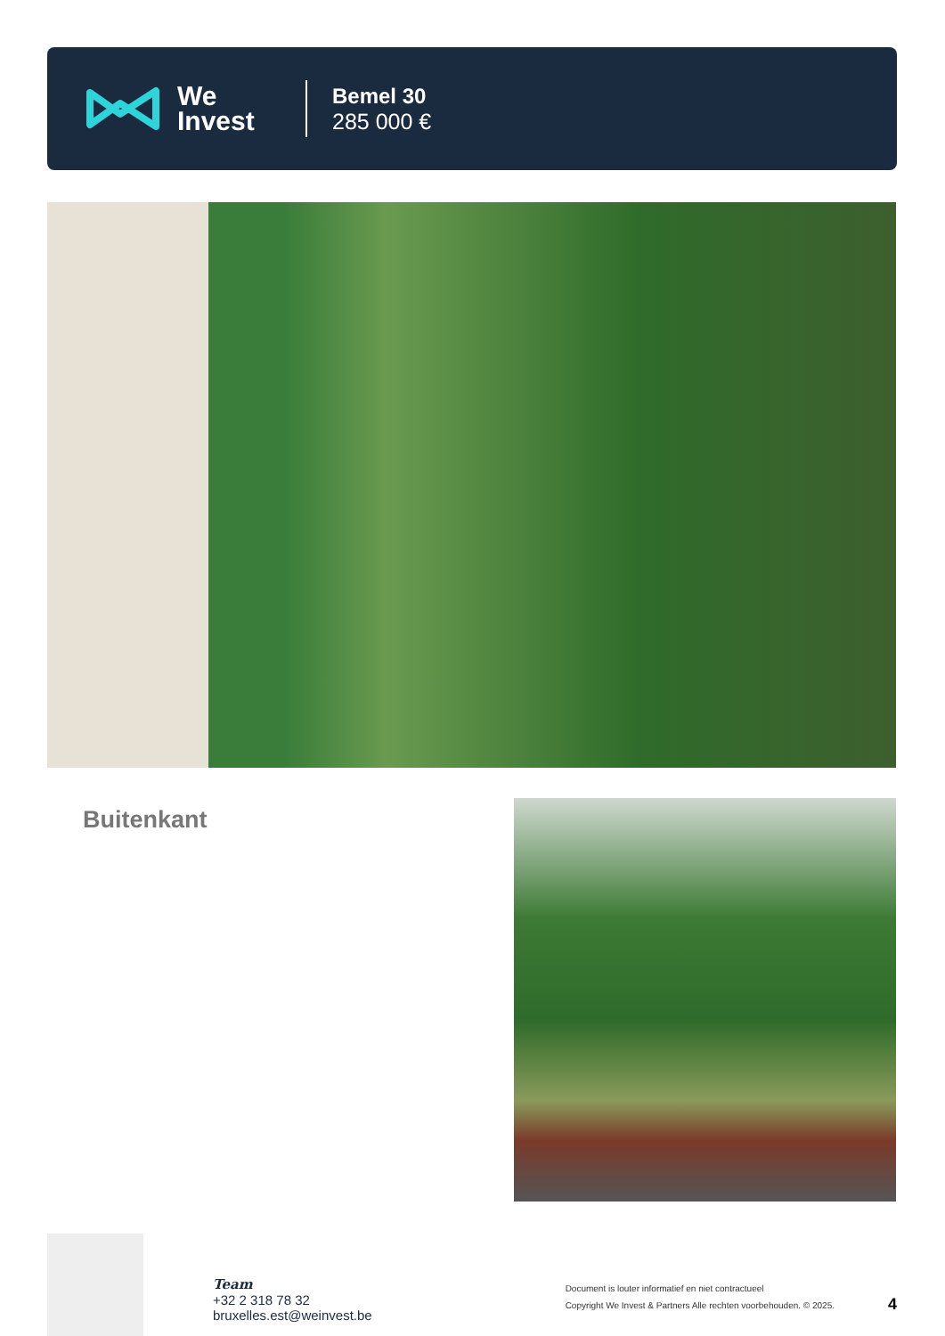We
Invest
Bemel 30
285 000 €
Buitenkant
Team
+32 2 318 78 32
bruxelles.est@weinvest.be
Document is louter informatief en niet contractueel
Copyright We Invest & Partners Alle rechten voorbehouden. © 2025.
4